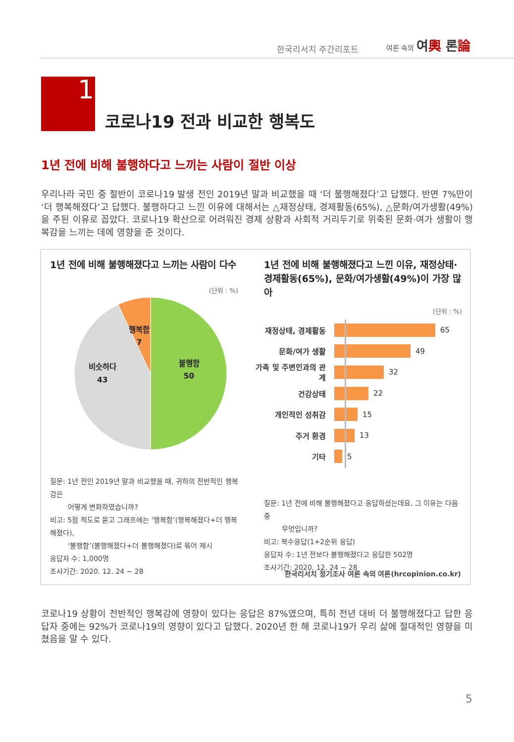한국리서치 주간리포트
여론 속의 여輿 론論
1
코로나19 전과 비교한 행복도
1년 전에 비해 불행하다고 느끼는 사람이 절반 이상
우리나라 국민 중 절반이 코로나19 발생 전인 2019년 말과 비교했을 때 ‘더 불행해졌다’고 답했다. 반면 7%만이 ‘더 행복해졌다’고 답했다. 불행하다고 느낀 이유에 대해서는 △재정상태, 경제활동(65%), △문화/여가생활(49%)을 주된 이유로 꼽았다. 코로나19 확산으로 어려워진 경제 상황과 사회적 거리두기로 위축된 문화·여가 생활이 행복감을 느끼는 데에 영향을 준 것이다.
1년 전에 비해 불행해졌다고 느끼는 사람이 다수
(단위 : %)
행복함
7
불행함
50
비슷하다
43
질문: 1년 전인 2019년 말과 비교했을 때, 귀하의 전반적인 행복감은
어떻게 변화하였습니까?
비고: 5점 척도로 묻고 그래프에는 ‘행복함’(행복해졌다+더 행복해졌다),
‘불행함’(불행해졌다+더 불행해졌다)로 묶어 제시
응답자 수: 1,000명
조사기간: 2020. 12. 24 ~ 28
1년 전에 비해 불행해졌다고 느낀 이유, 재정상태·
경제활동(65%), 문화/여가생활(49%)이 가장 많아
(단위 : %)
재정상태, 경제활동 65
문화/여가 생활 49
가족 및 주변인과의 관계 32
건강상태 22
개인적인 성취감 15
주거 환경 13
기타 5
질문: 1년 전에 비해 불행해졌다고 응답하셨는데요, 그 이유는 다음 중
무엇입니까?
비고: 복수응답(1+2순위 응답)
응답자 수: 1년 전보다 불행해졌다고 응답한 502명
조사기간: 2020. 12. 24 ~ 28
한국리서치 정기조사 여론 속의 여론(hrcopinion.co.kr)
코로나19 상황이 전반적인 행복감에 영향이 있다는 응답은 87%였으며, 특히 전년 대비 더 불행해졌다고 답한 응답자 중에는 92%가 코로나19의 영향이 있다고 답했다. 2020년 한 해 코로나19가 우리 삶에 절대적인 영향을 미쳤음을 알 수 있다.
5